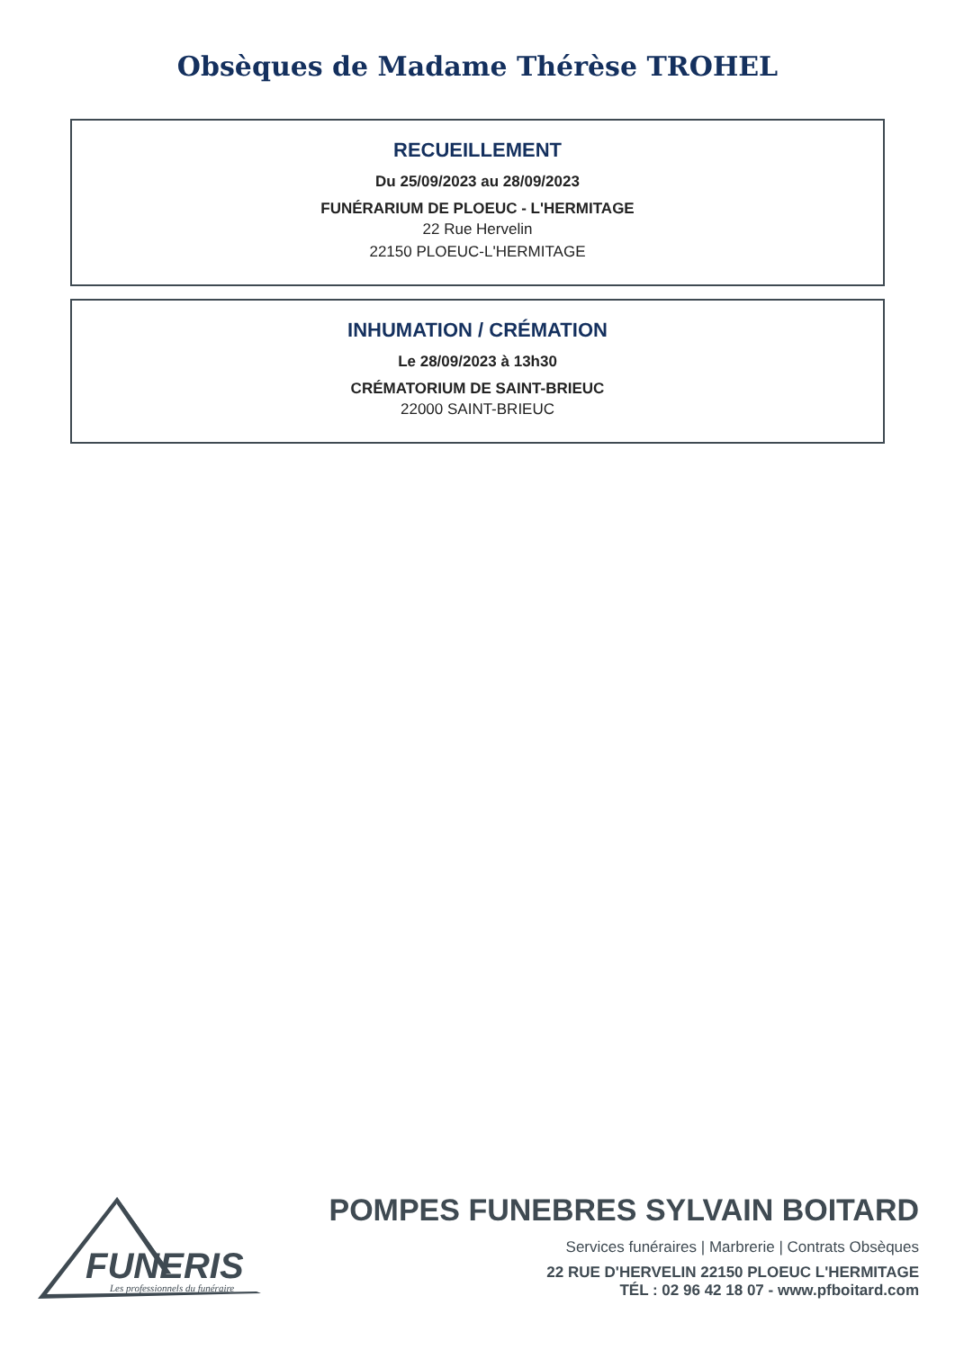Obsèques de Madame Thérèse TROHEL
RECUEILLEMENT
Du 25/09/2023 au 28/09/2023
FUNÉRARIUM DE PLOEUC - L'HERMITAGE
22 Rue Hervelin
22150 PLOEUC-L'HERMITAGE
INHUMATION / CRÉMATION
Le 28/09/2023 à 13h30
CRÉMATORIUM DE SAINT-BRIEUC
22000 SAINT-BRIEUC
FUNERIS
Les professionnels du funéraire
POMPES FUNEBRES SYLVAIN BOITARD
Services funéraires | Marbrerie | Contrats Obsèques
22 RUE D'HERVELIN 22150 PLOEUC L'HERMITAGE
TÉL : 02 96 42 18 07 - www.pfboitard.com